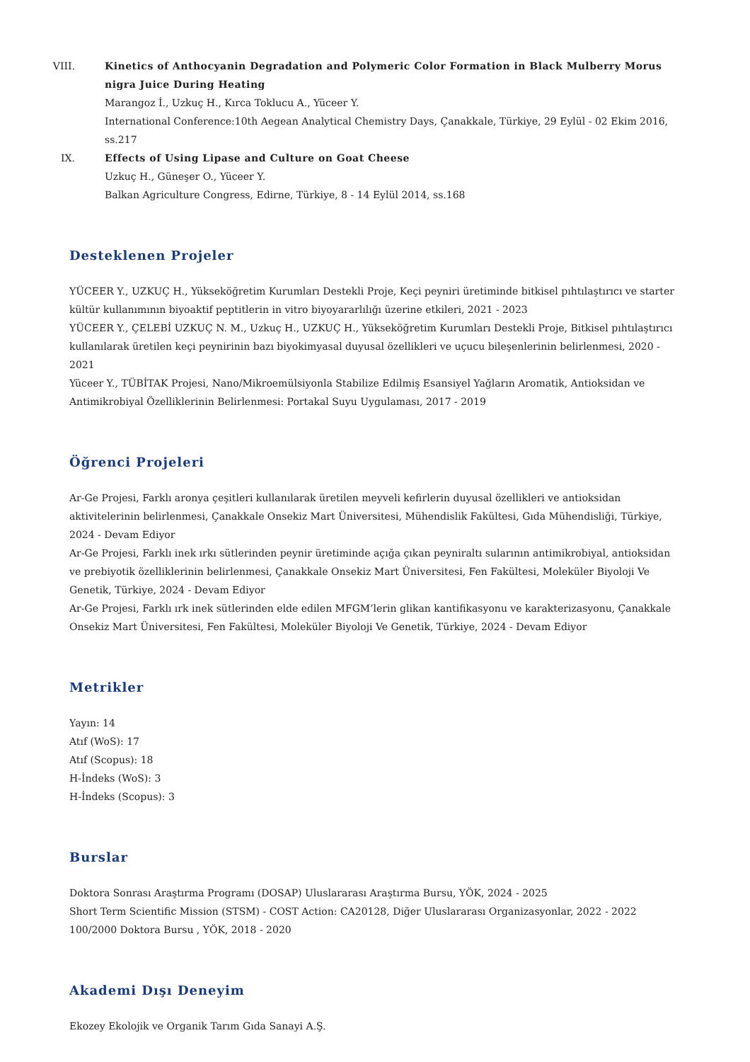VIII. Kinetics of Anthocyanin Degradation and Polymeric Color Formation in Black Mulberry Morus nigra Juice During Heating
Marangoz İ., Uzkuç H., Kırca Toklucu A., Yüceer Y.
International Conference:10th Aegean Analytical Chemistry Days, Çanakkale, Türkiye, 29 Eylül - 02 Ekim 2016, ss.217
IX. Effects of Using Lipase and Culture on Goat Cheese
Uzkuç H., Güneşer O., Yüceer Y.
Balkan Agriculture Congress, Edirne, Türkiye, 8 - 14 Eylül 2014, ss.168
Desteklenen Projeler
YÜCEER Y., UZKUÇ H., Yükseköğretim Kurumları Destekli Proje, Keçi peyniri üretiminde bitkisel pıhtılaştırıcı ve starter kültür kullanımının biyoaktif peptitlerin in vitro biyoyararlılığı üzerine etkileri, 2021 - 2023
YÜCEER Y., ÇELEBİ UZKUÇ N. M., Uzkuç H., UZKUÇ H., Yükseköğretim Kurumları Destekli Proje, Bitkisel pıhtılaştırıcı kullanılarak üretilen keçi peynirinin bazı biyokimyasal duyusal özellikleri ve uçucu bileşenlerinin belirlenmesi, 2020 - 2021
Yüceer Y., TÜBİTAK Projesi, Nano/Mikroemülsiyonla Stabilize Edilmiş Esansiyel Yağların Aromatik, Antioksidan ve Antimikrobiyal Özelliklerinin Belirlenmesi: Portakal Suyu Uygulaması, 2017 - 2019
Öğrenci Projeleri
Ar-Ge Projesi, Farklı aronya çeşitleri kullanılarak üretilen meyveli kefirlerin duyusal özellikleri ve antioksidan aktivitelerinin belirlenmesi, Çanakkale Onsekiz Mart Üniversitesi, Mühendislik Fakültesi, Gıda Mühendisliği, Türkiye, 2024 - Devam Ediyor
Ar-Ge Projesi, Farklı inek ırkı sütlerinden peynir üretiminde açığa çıkan peyniraltı sularının antimikrobiyal, antioksidan ve prebiyotik özelliklerinin belirlenmesi, Çanakkale Onsekiz Mart Üniversitesi, Fen Fakültesi, Moleküler Biyoloji Ve Genetik, Türkiye, 2024 - Devam Ediyor
Ar-Ge Projesi, Farklı ırk inek sütlerinden elde edilen MFGM’lerin glikan kantifikasyonu ve karakterizasyonu, Çanakkale Onsekiz Mart Üniversitesi, Fen Fakültesi, Moleküler Biyoloji Ve Genetik, Türkiye, 2024 - Devam Ediyor
Metrikler
Yayın: 14
Atıf (WoS): 17
Atıf (Scopus): 18
H-İndeks (WoS): 3
H-İndeks (Scopus): 3
Burslar
Doktora Sonrası Araştırma Programı (DOSAP) Uluslararası Araştırma Bursu, YÖK, 2024 - 2025
Short Term Scientific Mission (STSM) - COST Action: CA20128, Diğer Uluslararası Organizasyonlar, 2022 - 2022
100/2000 Doktora Bursu , YÖK, 2018 - 2020
Akademi Dışı Deneyim
Ekozey Ekolojik ve Organik Tarım Gıda Sanayi A.Ş.